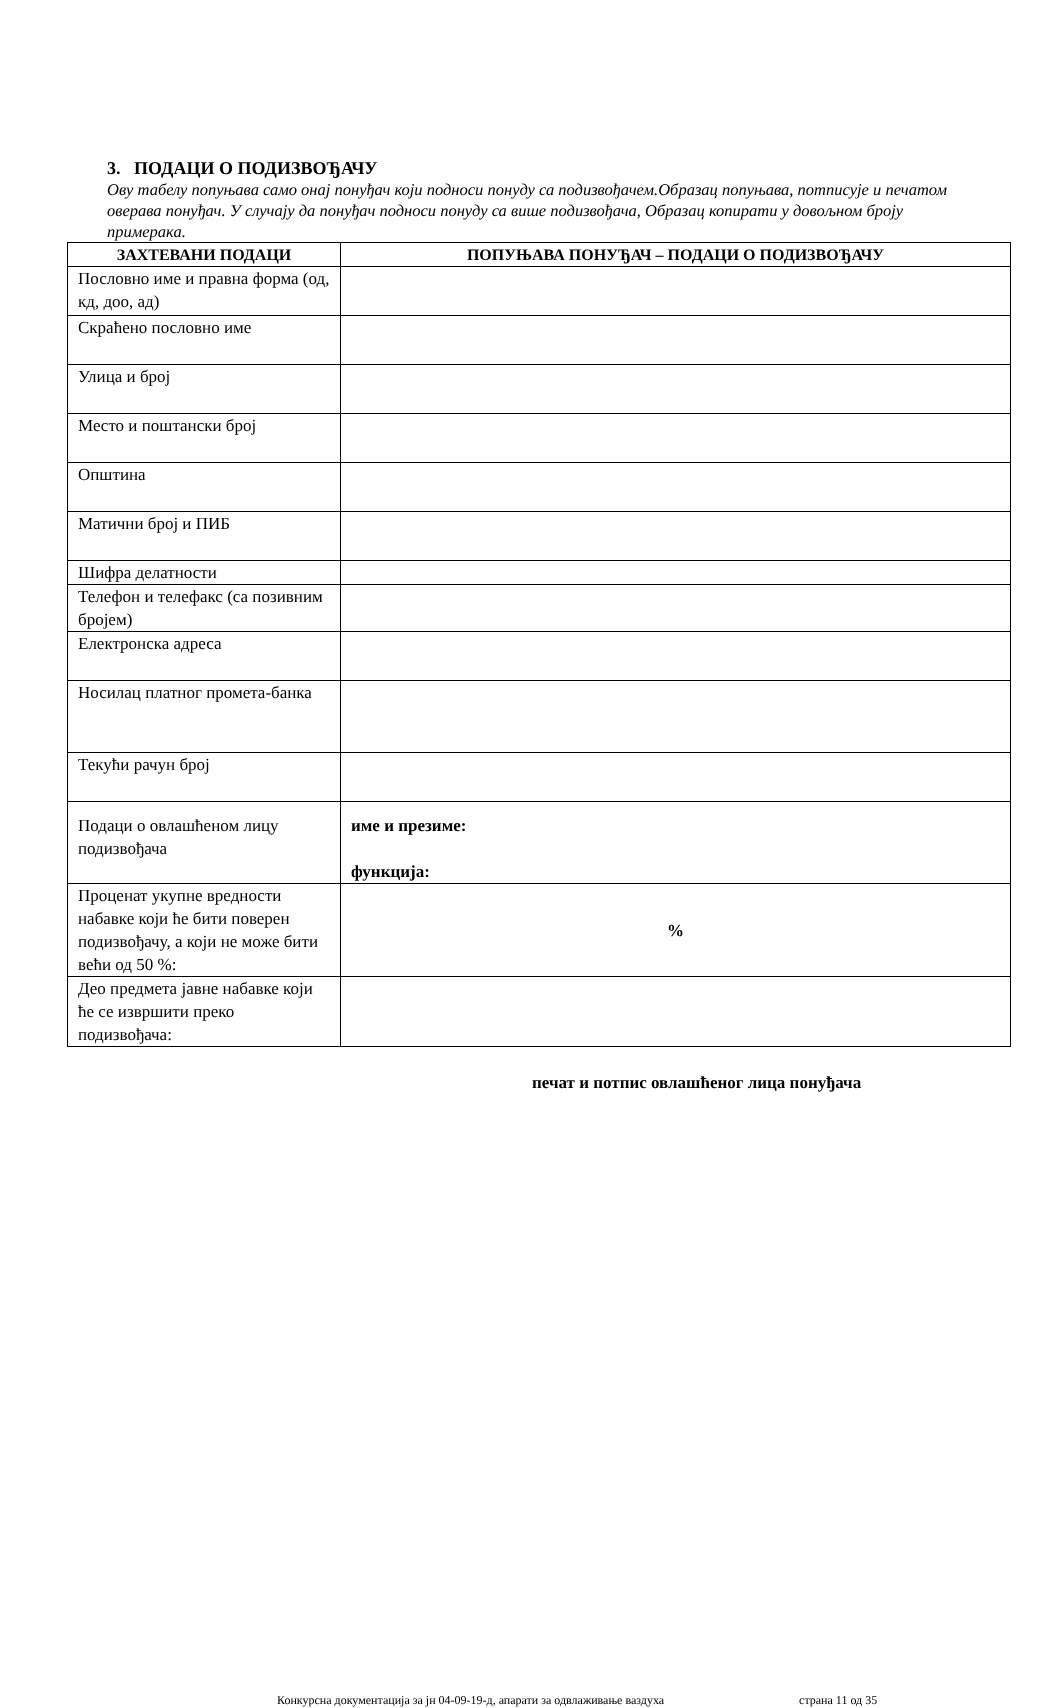3. ПОДАЦИ О ПОДИЗВОЂАЧУ
Ову табелу попуњава само онај понуђач који подноси понуду са подизвођачем.Образац попуњава, потписује и печатом оверава понуђач. У случају да понуђач подноси понуду са више подизвођача, Образац копирати у довољном броју примерака.
| ЗАХТЕВАНИ ПОДАЦИ | ПОПУЊАВА ПОНУЂАЧ – ПОДАЦИ О ПОДИЗВОЂАЧУ |
| --- | --- |
| Пословно име и правна форма (од, кд, доо, ад) | |
| Скраћено пословно име | |
| Улица и број | |
| Место и поштански број | |
| Општина | |
| Матични број и ПИБ | |
| Шифра делатности | |
| Телефон и телефакс (са позивним бројем) | |
| Електронска адреса | |
| Носилац платног промета-банка | |
| Текући рачун број | |
| Подаци о овлашћеном лицу подизвођача | име и презиме: функција: |
| Проценат укупне вредности набавке који ће бити поверен подизвођачу, а који не може бити већи од 50 %: | % |
| Део предмета јавне набавке који ће се извршити преко подизвођача: | |
печат и потпис овлашћеног лица понуђача
Конкурсна документација за јн 04-09-19-д, апарати за одвлаживање ваздуха страна 11 од 35